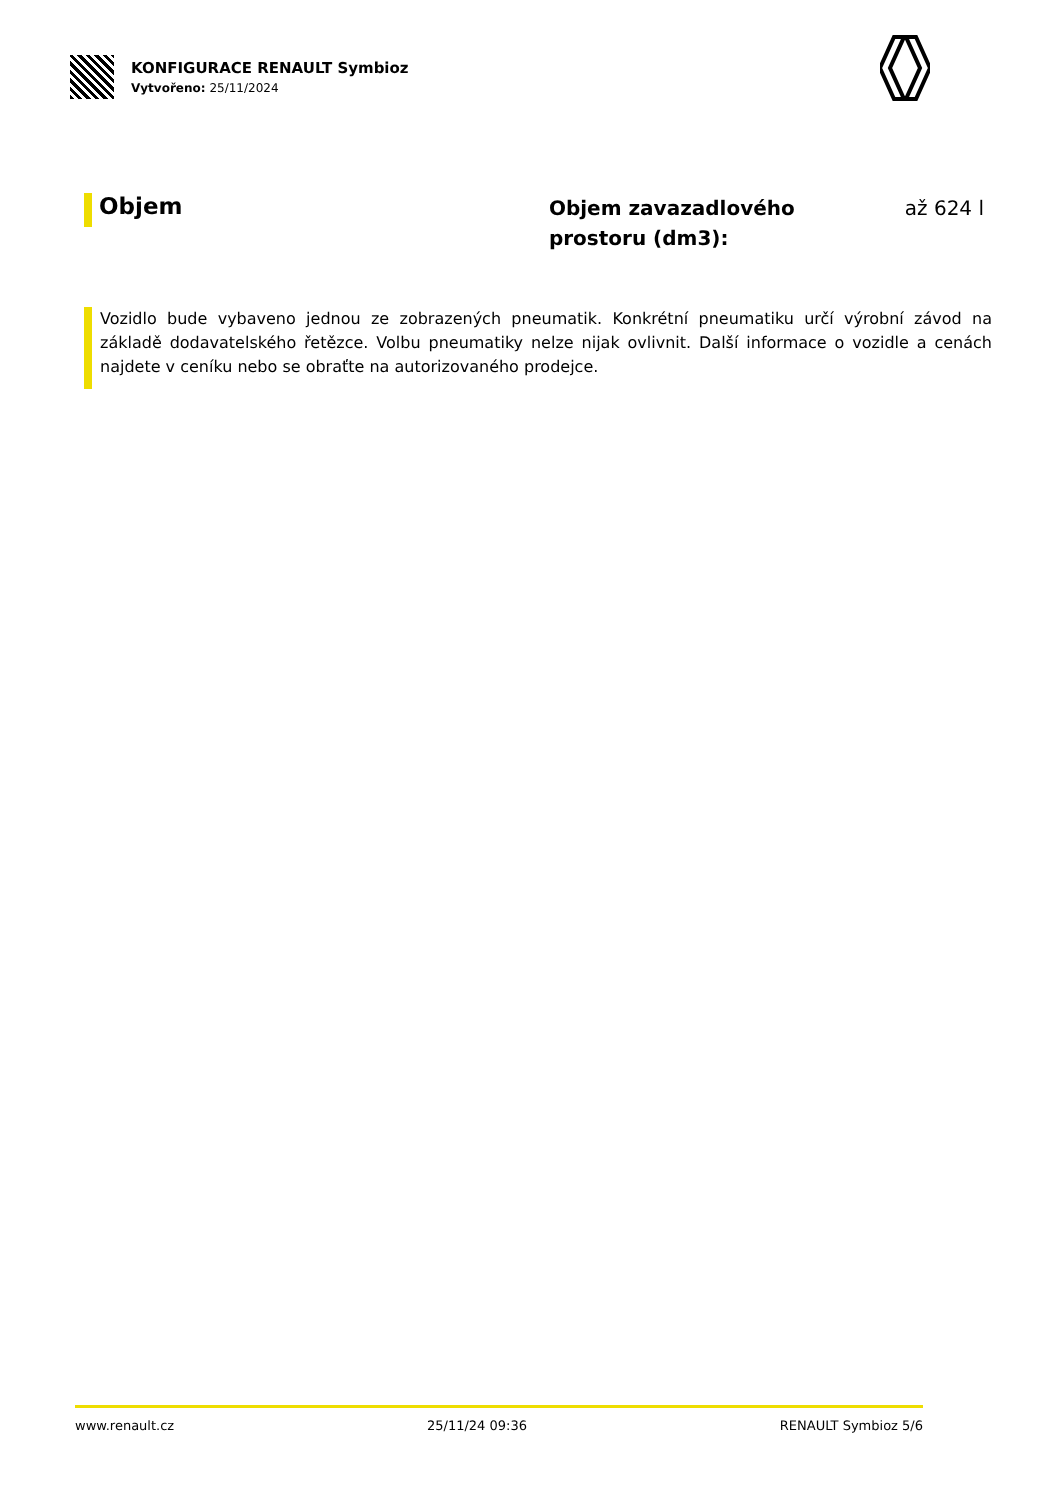KONFIGURACE RENAULT Symbioz
Vytvořeno: 25/11/2024
Objem
Objem zavazadlového prostoru (dm3):
až 624 l
Vozidlo bude vybaveno jednou ze zobrazených pneumatik. Konkrétní pneumatiku určí výrobní závod na základě dodavatelského řetězce. Volbu pneumatiky nelze nijak ovlivnit. Další informace o vozidle a cenách najdete v ceníku nebo se obraťte na autorizovaného prodejce.
www.renault.cz 25/11/24 09:36 RENAULT Symbioz 5/6